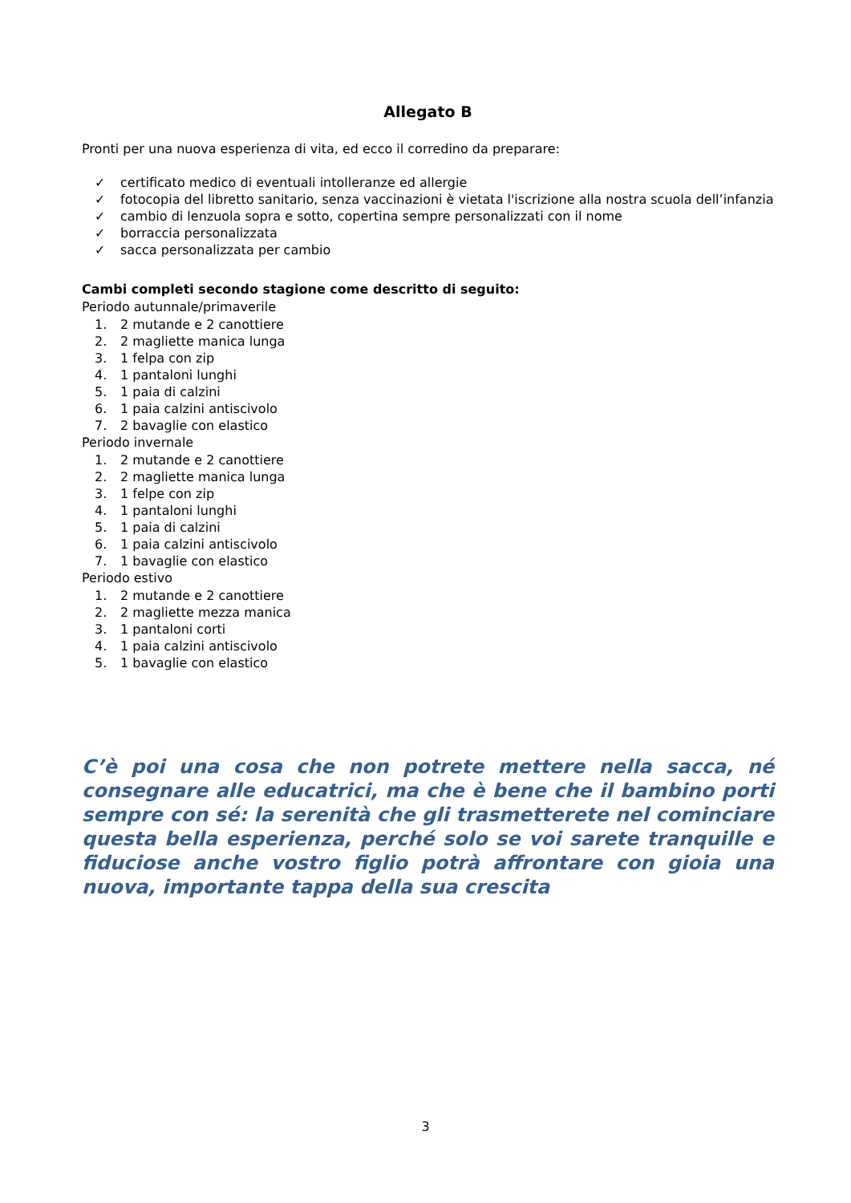Allegato B
Pronti per una nuova esperienza di vita, ed ecco il corredino da preparare:
✓ certificato medico di eventuali intolleranze ed allergie
✓ fotocopia del libretto sanitario, senza vaccinazioni è vietata l'iscrizione alla nostra scuola dell’infanzia
✓ cambio di lenzuola sopra e sotto, copertina sempre personalizzati con il nome
✓ borraccia personalizzata
✓ sacca personalizzata per cambio
Cambi completi secondo stagione come descritto di seguito:
Periodo autunnale/primaverile
1. 2 mutande e 2 canottiere
2. 2 magliette manica lunga
3. 1 felpa con zip
4. 1 pantaloni lunghi
5. 1 paia di calzini
6. 1 paia calzini antiscivolo
7. 2 bavaglie con elastico
Periodo invernale
1. 2 mutande e 2 canottiere
2. 2 magliette manica lunga
3. 1 felpe con zip
4. 1 pantaloni lunghi
5. 1 paia di calzini
6. 1 paia calzini antiscivolo
7. 1 bavaglie con elastico
Periodo estivo
1. 2 mutande e 2 canottiere
2. 2 magliette mezza manica
3. 1 pantaloni corti
4. 1 paia calzini antiscivolo
5. 1 bavaglie con elastico
C’è poi una cosa che non potrete mettere nella sacca, né consegnare alle educatrici, ma che è bene che il bambino porti sempre con sé: la serenità che gli trasmetterete nel cominciare questa bella esperienza, perché solo se voi sarete tranquille e fiduciose anche vostro figlio potrà affrontare con gioia una nuova, importante tappa della sua crescita
3